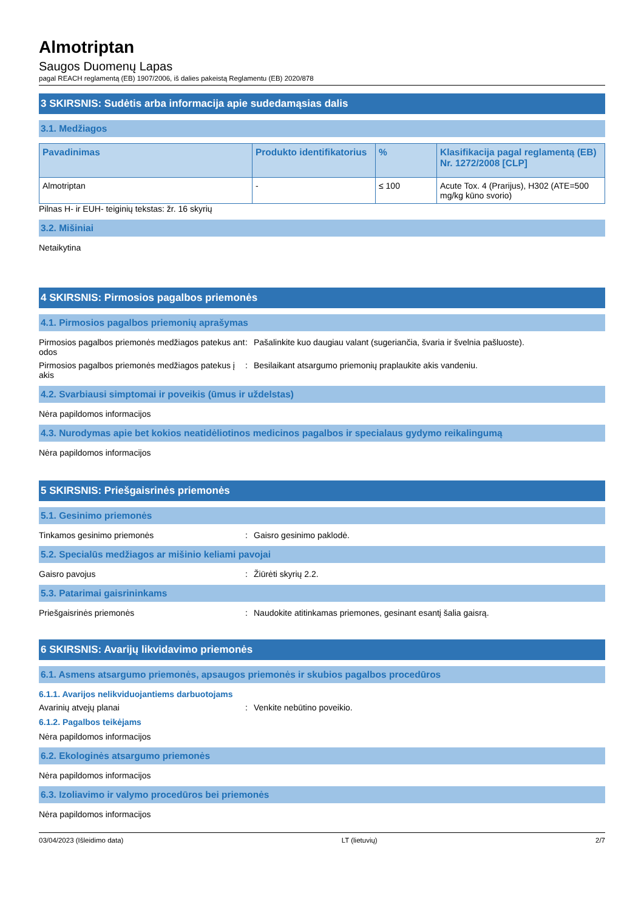Almotriptan
Saugos Duomenų Lapas
pagal REACH reglamentą (EB) 1907/2006, iš dalies pakeistą Reglamentu (EB) 2020/878
3 SKIRSNIS: Sudėtis arba informacija apie sudedamąsias dalis
3.1. Medžiagos
| Pavadinimas | Produkto identifikatorius | % | Klasifikacija pagal reglamentą (EB) Nr. 1272/2008 [CLP] |
| --- | --- | --- | --- |
| Almotriptan | - | ≤ 100 | Acute Tox. 4 (Prarijus), H302 (ATE=500 mg/kg kūno svorio) |
Pilnas H- ir EUH- teiginių tekstas: žr. 16 skyrių
3.2. Mišiniai
Netaikytina
4 SKIRSNIS: Pirmosios pagalbos priemonės
4.1. Pirmosios pagalbos priemonių aprašymas
Pirmosios pagalbos priemonės medžiagos patekus ant odos
: Pašalinkite kuo daugiau valant (sugeriančia, švaria ir švelnia pašluoste).
Pirmosios pagalbos priemonės medžiagos patekus į akis
: Besilaikant atsargumo priemonių praplaukite akis vandeniu.
4.2. Svarbiausi simptomai ir poveikis (ūmus ir uždelstas)
Nėra papildomos informacijos
4.3. Nurodymas apie bet kokios neatidėliotinos medicinos pagalbos ir specialaus gydymo reikalingumą
Nėra papildomos informacijos
5 SKIRSNIS: Priešgaisrinės priemonės
5.1. Gesinimo priemonės
Tinkamos gesinimo priemonės : Gaisro gesinimo paklodė.
5.2. Specialūs medžiagos ar mišinio keliami pavojai
Gaisro pavojus : Žiūrėti skyrių 2.2.
5.3. Patarimai gaisrininkams
Priešgaisrinės priemonės : Naudokite atitinkamas priemones, gesinant esantį šalia gaisrą.
6 SKIRSNIS: Avarijų likvidavimo priemonės
6.1. Asmens atsargumo priemonės, apsaugos priemonės ir skubios pagalbos procedūros
6.1.1. Avarijos nelikviduojantiems darbuotojams
Avarinių atvejų planai : Venkite nebūtino poveikio.
6.1.2. Pagalbos teikėjams
Nėra papildomos informacijos
6.2. Ekologinės atsargumo priemonės
Nėra papildomos informacijos
6.3. Izoliavimo ir valymo procedūros bei priemonės
Nėra papildomos informacijos
03/04/2023 (Išleidimo data) LT (lietuvių) 2/7